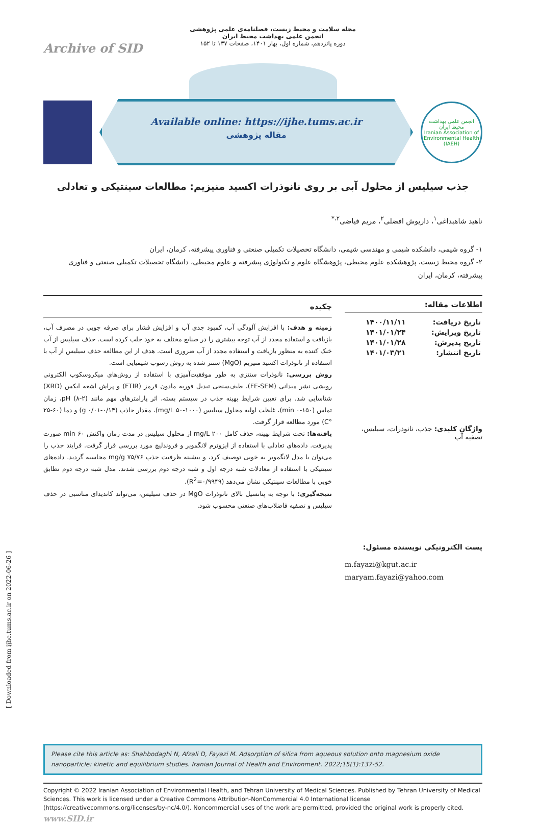[ Downloaded from ijhe.tums.ac.ir on 2022-06-26 ]
Archive of SID
مجله سلامت و محیط زیست، فصلنامه‌ی علمی پژوهشی
انجمن علمی بهداشت محیط ایران
دوره پانزدهم، شماره اول، بهار ۱۴۰۱، صفحات ۱۳۷ تا ۱۵۲
Available online: https://ijhe.tums.ac.ir
مقاله پژوهشی
انجمن علمی بهداشت محیط ایران
Iranian Association of Environmental Health (IAEH)
جذب سیلیس از محلول آبی بر روی نانوذرات اکسید منیزیم: مطالعات سینتیکی و تعادلی
ناهید شاهبداغی<sup>۱</sup>، داریوش افضلی<sup>۲</sup>، مریم فیاضی<sup>۲،*</sup>
۱- گروه شیمی، دانشکده شیمی و مهندسی شیمی، دانشگاه تحصیلات تکمیلی صنعتی و فناوری پیشرفته، کرمان، ایران
۲- گروه محیط زیست، پژوهشکده علوم محیطی، پژوهشگاه علوم و تکنولوژی پیشرفته و علوم محیطی، دانشگاه تحصیلات تکمیلی صنعتی و فناوری پیشرفته، کرمان، ایران
اطلاعات مقاله:
| تاریخ دریافت: | ۱۴۰۰/۱۱/۱۱ |
| تاریخ ویرایش: | ۱۴۰۱/۰۱/۲۴ |
| تاریخ پذیرش: | ۱۴۰۱/۰۱/۲۸ |
| تاریخ انتشار: | ۱۴۰۱/۰۳/۲۱ |
واژگان کلیدی: جذب، نانوذرات، سیلیس، تصفیه آب
پست الکترونیکی نویسنده مسئول:
m.fayazi@kgut.ac.ir
maryam.fayazi@yahoo.com
چکیده
زمینه و هدف: با افزایش آلودگی آب، کمبود جدی آب و افزایش فشار برای صرفه جویی در مصرف آب، بازیافت و استفاده مجدد از آب توجه بیشتری را در صنایع مختلف به خود جلب کرده است. حذف سیلیس از آب خنک کننده به منظور بازیافت و استفاده مجدد از آب ضروری است. هدف از این مطالعه حذف سیلیس از آب با استفاده از نانوذرات اکسید منیزیم (MgO) سنتز شده به روش رسوب شیمیایی است.
روش بررسی: نانوذرات سنتزی به طور موفقیت‌آمیزی با استفاده از روش‌های میکروسکوپ الکترونی روبشی نشر میدانی (FE-SEM)، طیف‌سنجی تبدیل فوریه مادون قرمز (FTIR) و پراش اشعه ایکس (XRD) شناسایی شد. برای تعیین شرایط بهینه جذب در سیستم بسته، اثر پارامترهای مهم مانند pH (۸-۲)، زمان تماس (۱۵۰-۰ min)، غلظت اولیه محلول سیلیس (۱۰۰۰-۵۰ mg/L)، مقدار جاذب (۰/۱۴-۰/۰۱ g) و دما (۶۰-۲۵ °C) مورد مطالعه قرار گرفت.
یافته‌ها: تحت شرایط بهینه، حذف کامل ۲۰۰ mg/L از محلول سیلیس در مدت زمان واکنش ۶۰ min صورت پذیرفت. داده‌های تعادلی با استفاده از ایزوترم لانگمویر و فروندلیچ مورد بررسی قرار گرفت. فرایند جذب را می‌توان با مدل لانگمویر به خوبی توصیف کرد، و بیشینه ظرفیت جذب ۷۵/۷۶ mg/g محاسبه گردید. داده‌های سینتیکی با استفاده از معادلات شبه درجه اول و شبه درجه دوم بررسی شدند. مدل شبه درجه دوم تطابق خوبی با مطالعات سینتیکی نشان می‌دهد (R<sup>2</sup>=۰/۹۹۴۹).
نتیجه‌گیری: با توجه به پتانسیل بالای نانوذرات MgO در حذف سیلیس، می‌تواند کاندیدای مناسبی در حذف سیلیس و تصفیه فاضلاب‌های صنعتی محسوب شود.
Please cite this article as: Shahbodaghi N, Afzali D, Fayazi M. Adsorption of silica from aqueous solution onto magnesium oxide nanoparticle: kinetic and equilibrium studies. Iranian Journal of Health and Environment. 2022;15(1):137-52.
Copyright © 2022 Iranian Association of Environmental Health, and Tehran University of Medical Sciences. Published by Tehran University of Medical Sciences. This work is licensed under a Creative Commons Attribution-NonCommercial 4.0 International license (https://creativecommons.org/licenses/by-nc/4.0/). Noncommercial uses of the work are permitted, provided the original work is properly cited. www.SID.ir